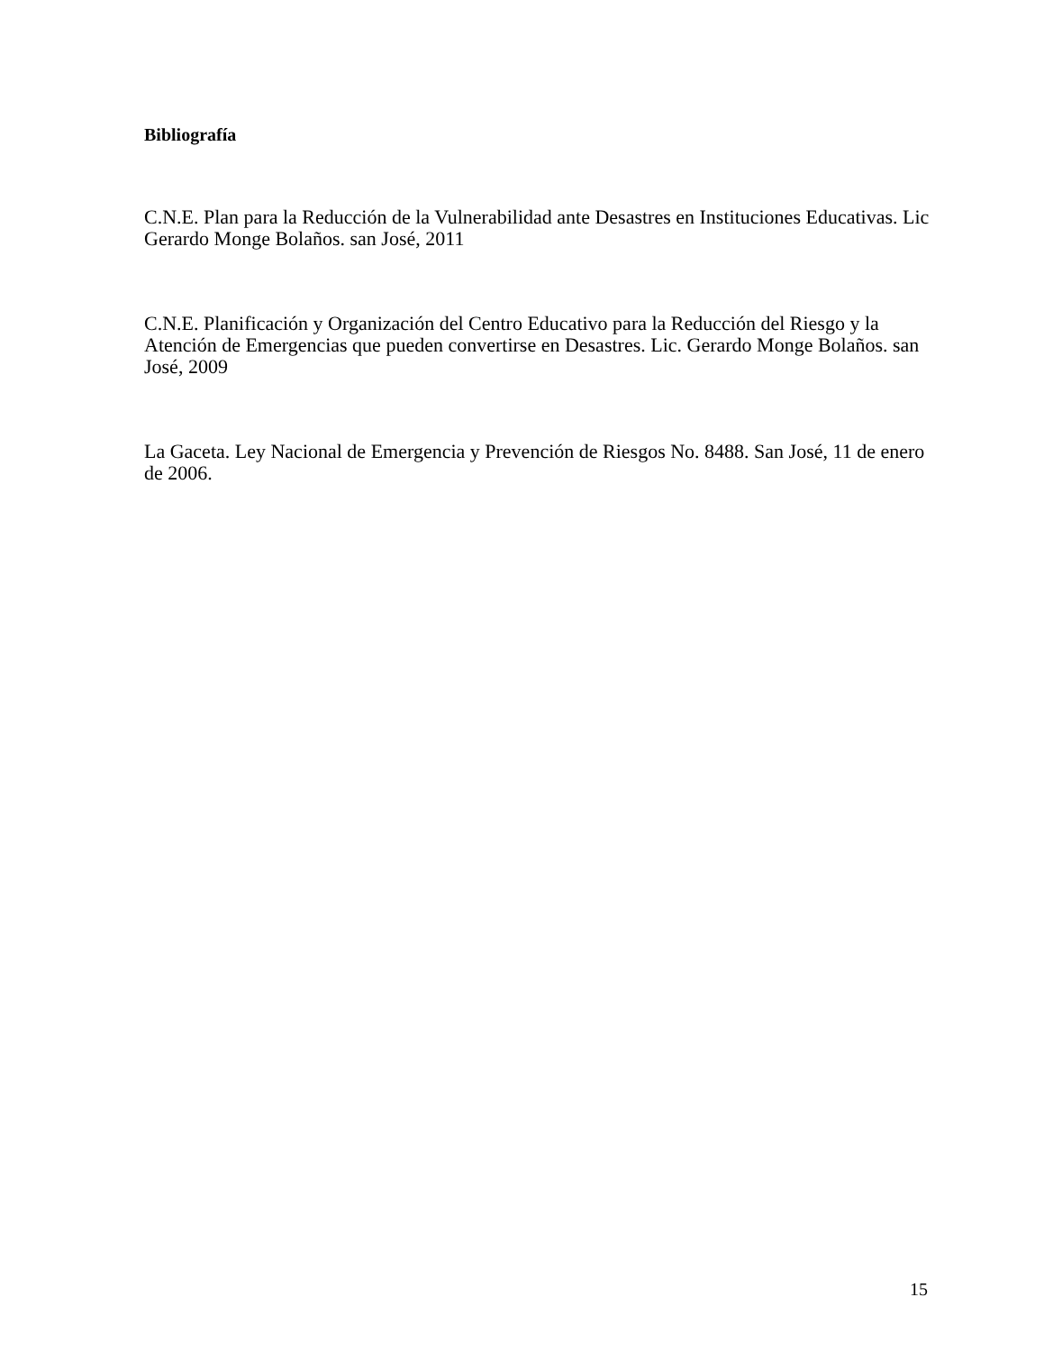Bibliografía
C.N.E. Plan para la Reducción de la Vulnerabilidad ante Desastres en Instituciones Educativas. Lic Gerardo Monge Bolaños. san José, 2011
C.N.E. Planificación y Organización del Centro Educativo para la Reducción del Riesgo y la Atención de Emergencias que pueden convertirse en Desastres. Lic. Gerardo Monge Bolaños. san José, 2009
La Gaceta. Ley Nacional de Emergencia y Prevención de Riesgos No. 8488. San José, 11 de enero de 2006.
15